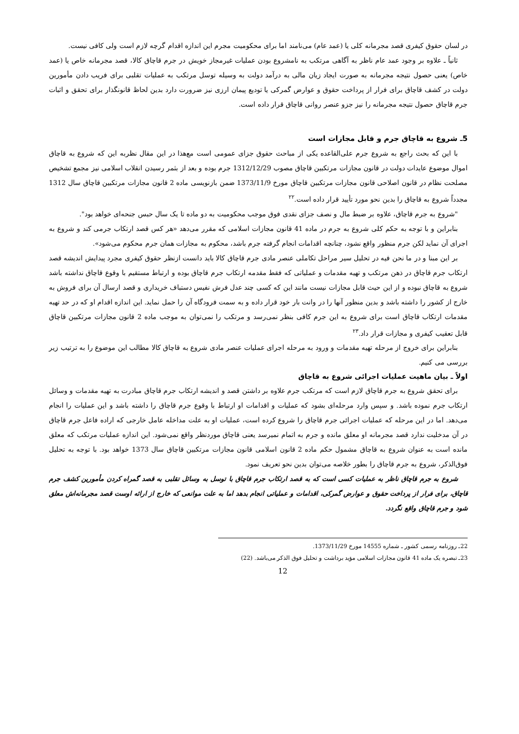در لسان حقوق کیفری قصد مجرمانه کلی یا (عمد عام) می‌نامند اما برای محکومیت مجرم این اندازه اقدام گرچه لازم است ولی کافی نیست.
ثانیاً ـ علاوه بر وجود عمد عام ناظر به آگاهی مرتکب به نامشروع بودن عملیات غیرمجاز خویش در جرم قاچاق کالا، قصد مجرمانه خاص یا (عمد خاص) یعنی حصول نتیجه مجرمانه به صورت ایجاد زیان مالی به درآمد دولت به وسیله توسل مرتکب به عملیات تقلبی برای فریب دادن مأمورین دولت در کشف قاچاق برای فرار از پرداخت حقوق و عوارض گمرکی یا تودیع پیمان ارزی نیز ضرورت دارد بدین لحاظ قانونگذار برای تحقق و اثبات جرم قاچاق حصول نتیجه مجرمانه را نیز جزو عنصر روانی قاچاق قرار داده است.
5ـ شروع به قاچاق جرم و قابل مجازات است
با این که بحث راجع به شروع جرم علی‌القاعده یکی از مباحث حقوق جزای عمومی است مع‌هذا در این مقال نظربه این که شروع به قاچاق اموال موضوع عایدات دولت در قانون مجازات مرتکبین قاچاق مصوب 1312/12/29 جرم بوده و بعد از بثمر رسیدن انقلاب اسلامی نیز مجمع تشخیص مصلحت نظام در قانون اصلاحی قانون مجازات مرتکبین قاچاق مورخ 1373/11/9 ضمن بازنویسی ماده 2 قانون مجازات مرتکبین قاچاق سال 1312 مجدداً شروع به قاچاق را بدین نحو مورد تأیید قرار داده است.<sup>۲۲</sup>
"شروع به جرم قاچاق، علاوه بر ضبط مال و نصف جزای نقدی فوق موجب محکومیت به دو ماده تا یک سال حبس جنحه‌ای خواهد بود".
بنابراین و با توجه به حکم کلی شروع به جرم در ماده 41 قانون مجازات اسلامی که مقرر می‌دهد «هر کس قصد ارتکاب جرمی کند و شروع به اجرای آن نماید لکن جرم منظور واقع نشود، چنانچه اقدامات انجام گرفته جرم باشد، محکوم به مجازات همان جرم محکوم می‌شود».
بر این مبنا و در ما نحن فیه در تحلیل سیر مراحل تکاملی عنصر مادی جرم قاچاق کالا باید دانست ازنظر حقوق کیفری مجرد پیدایش اندیشه قصد ارتکاب جرم قاچاق در ذهن مرتکب و تهیه مقدمات و عملیاتی که فقط مقدمه ارتکاب جرم قاچاق بوده و ارتباط مستقیم با وقوع قاچاق نداشته باشد شروع به قاچاق نبوده و از این حیث قابل مجازات نیست مانند این که کسی چند عدل فرش نفیس دستباف خریداری و قصد ارسال آن برای فروش به خارج از کشور را داشته باشد و بدین منظور آنها را در وانت بار خود قرار داده و به سمت فرودگاه آن را حمل نماید. این اندازه اقدام او که در حد تهیه مقدمات ارتکاب قاچاق است برای شروع به این جرم کافی بنظر نمی‌رسد و مرتکب را نمی‌توان به موجب ماده 2 قانون مجازات مرتکبین قاچاق قابل تعقیب کیفری و مجازات قرار داد.<sup>۲۳</sup>
بنابراین برای خروج از مرحله تهیه مقدمات و ورود به مرحله اجرای عملیات عنصر مادی شروع به قاچاق کالا مطالب این موضوع را به ترتیب زیر بررسی می کنیم.
اولاً ـ بیان ماهیت عملیات اجرائی شروع به قاچاق
برای تحقق شروع به جرم قاچاق لازم است که مرتکب جرم علاوه بر داشتن قصد و اندیشه ارتکاب جرم قاچاق مبادرت به تهیه مقدمات و وسائل ارتکاب جرم نموده باشد. و سپس وارد مرحله‌ای بشود که عملیات و اقدامات او ارتباط با وقوع جرم قاچاق را داشته باشد و این عملیات را انجام می‌دهد. اما در این مرحله که عملیات اجرائی جرم قاچاق را شروع کرده است، عملیات او به علت مداخله عامل خارجی که اراده فاعل جرم قاچاق در آن مدخلیت ندارد قصد مجرمانه او معلق مانده و جرم به اتمام نمیرسد یعنی قاچاق موردنظر واقع نمی‌شود. این اندازه عملیات مرتکب که معلق مانده است به عنوان شروع به قاچاق مشمول حکم ماده 2 قانون اسلامی قانون مجازات مرتکبین قاچاق سال 1373 خواهد بود. با توجه به تحلیل فوق‌الذکر، شروع به جرم قاچاق را بطور خلاصه می‌توان بدین نحو تعریف نمود.
شروع به جرم قاچاق ناظر به عملیات کسی است که به قصد ارتکاب جرم قاچاق با توسل به وسائل تقلبی به قصد گمراه کردن مأمورین کشف جرم قاچاق، برای فرار از پرداخت حقوق و عوارض گمرکی، اقدامات و عملیاتی انجام بدهد اما به علت موانعی که خارج از ارائه اوست قصد مجرمانه‌اش معلق شود و جرم قاچاق واقع نگردد.
22ـ روزنامه رسمی کشور ـ شماره 14555 مورخ 1373/11/29.
23ـ تبصره یک ماده 41 قانون مجازات اسلامی مؤید برداشت و تحلیل فوق الذکر می‌باشد. (22)
12